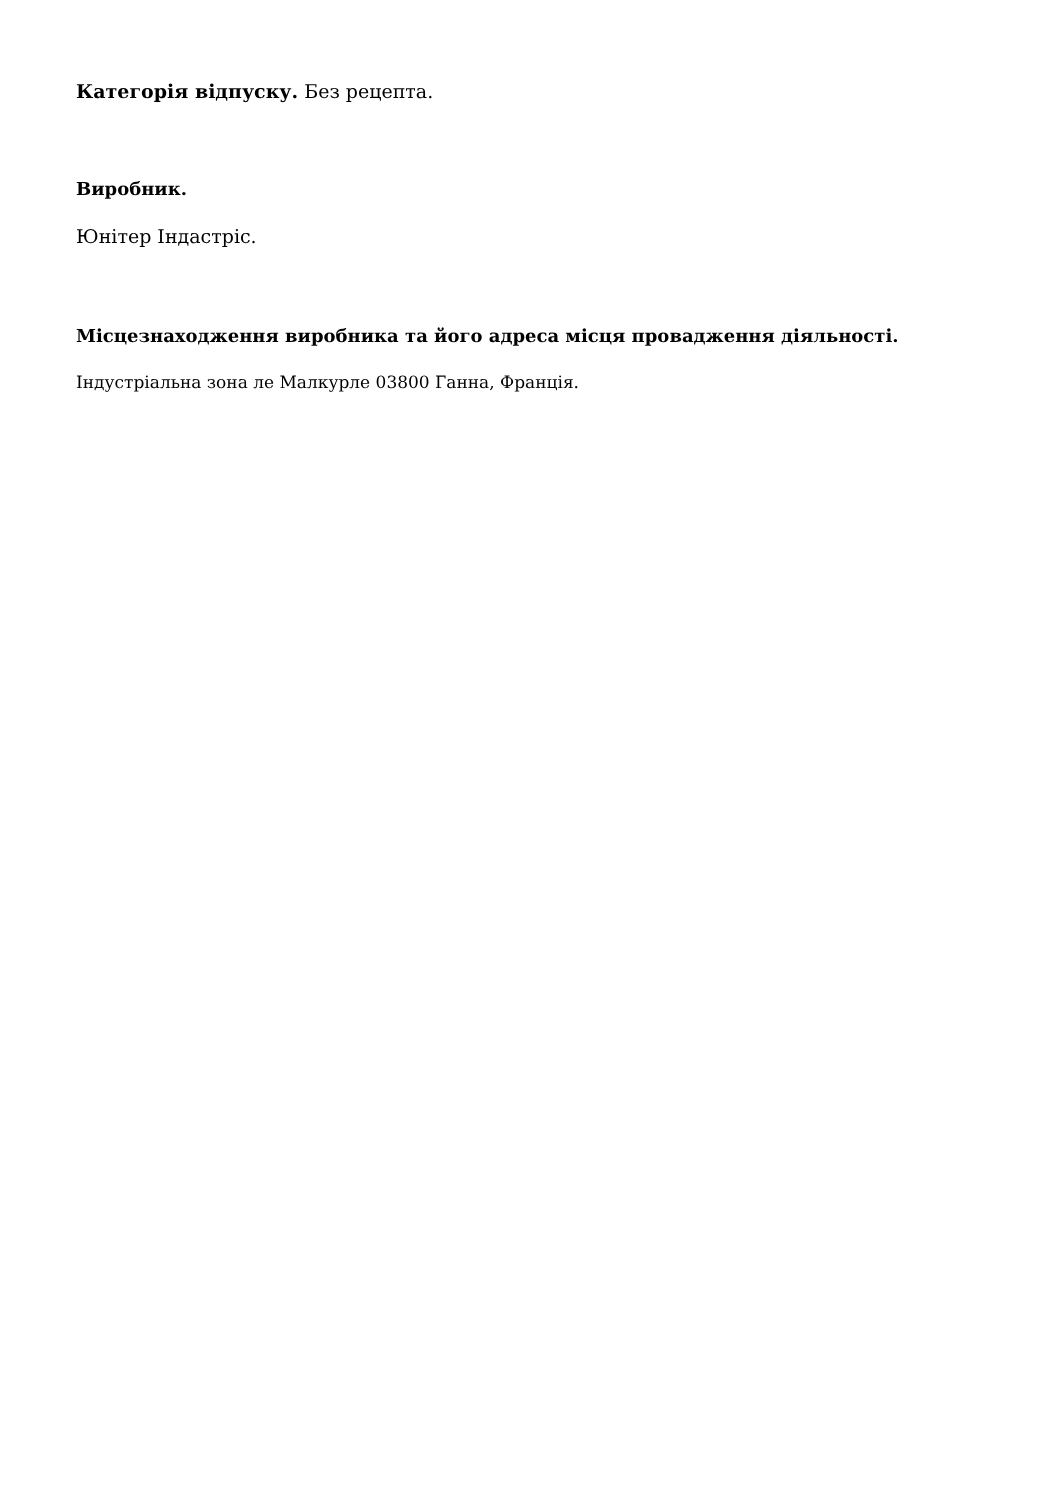Категорія відпуску. Без рецепта.
Виробник.
Юнітер Індастріс.
Місцезнаходження виробника та його адреса місця провадження діяльності.
Індустріальна зона ле Малкурле 03800 Ганна, Франція.